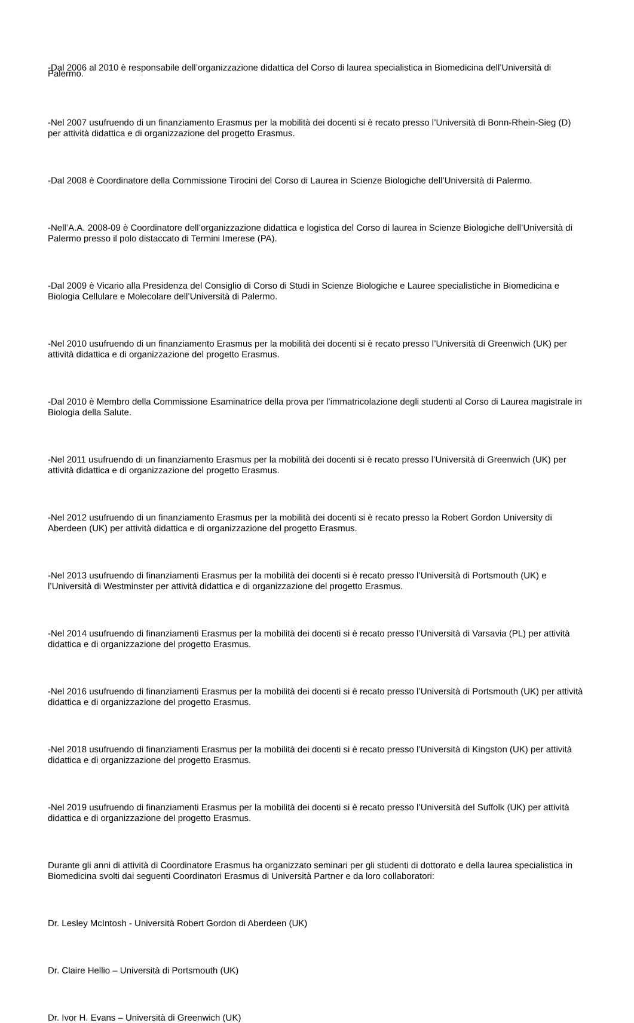-Dal 2006 al 2010 è responsabile dell’organizzazione didattica del Corso di laurea specialistica in Biomedicina dell’Università di Palermo.
-Nel 2007 usufruendo di un finanziamento Erasmus per la mobilità dei docenti si è recato presso l’Università di Bonn-Rhein-Sieg (D) per attività didattica e di organizzazione del progetto Erasmus.
-Dal 2008 è Coordinatore della Commissione Tirocini del Corso di Laurea in Scienze Biologiche dell’Università di Palermo.
-Nell’A.A. 2008-09 è Coordinatore dell’organizzazione didattica e logistica del Corso di laurea in Scienze Biologiche dell’Università di Palermo presso il polo distaccato di Termini Imerese (PA).
-Dal 2009 è Vicario alla Presidenza del Consiglio di Corso di Studi in Scienze Biologiche e Lauree specialistiche in Biomedicina e Biologia Cellulare e Molecolare dell’Università di Palermo.
-Nel 2010 usufruendo di un finanziamento Erasmus per la mobilità dei docenti si è recato presso l’Università di Greenwich (UK) per attività didattica e di organizzazione del progetto Erasmus.
-Dal 2010 è Membro della Commissione Esaminatrice della prova per l’immatricolazione degli studenti al Corso di Laurea magistrale in Biologia della Salute.
-Nel 2011 usufruendo di un finanziamento Erasmus per la mobilità dei docenti si è recato presso l’Università di Greenwich (UK) per attività didattica e di organizzazione del progetto Erasmus.
-Nel 2012 usufruendo di un finanziamento Erasmus per la mobilità dei docenti si è recato presso la Robert Gordon University di Aberdeen (UK) per attività didattica e di organizzazione del progetto Erasmus.
-Nel 2013 usufruendo di finanziamenti Erasmus per la mobilità dei docenti si è recato presso l’Università di Portsmouth (UK) e l’Università di Westminster per attività didattica e di organizzazione del progetto Erasmus.
-Nel 2014 usufruendo di finanziamenti Erasmus per la mobilità dei docenti si è recato presso l’Università di Varsavia (PL) per attività didattica e di organizzazione del progetto Erasmus.
-Nel 2016 usufruendo di finanziamenti Erasmus per la mobilità dei docenti si è recato presso l’Università di Portsmouth (UK) per attività didattica e di organizzazione del progetto Erasmus.
-Nel 2018 usufruendo di finanziamenti Erasmus per la mobilità dei docenti si è recato presso l’Università di Kingston (UK) per attività didattica e di organizzazione del progetto Erasmus.
-Nel 2019 usufruendo di finanziamenti Erasmus per la mobilità dei docenti si è recato presso l’Università del Suffolk (UK) per attività didattica e di organizzazione del progetto Erasmus.
Durante gli anni di attività di Coordinatore Erasmus ha organizzato seminari per gli studenti di dottorato e della laurea specialistica in Biomedicina svolti dai seguenti Coordinatori Erasmus di Università Partner e da loro collaboratori:
Dr. Lesley McIntosh - Università Robert Gordon di Aberdeen (UK)
Dr. Claire Hellio – Università di Portsmouth (UK)
Dr. Ivor H. Evans – Università di Greenwich (UK)